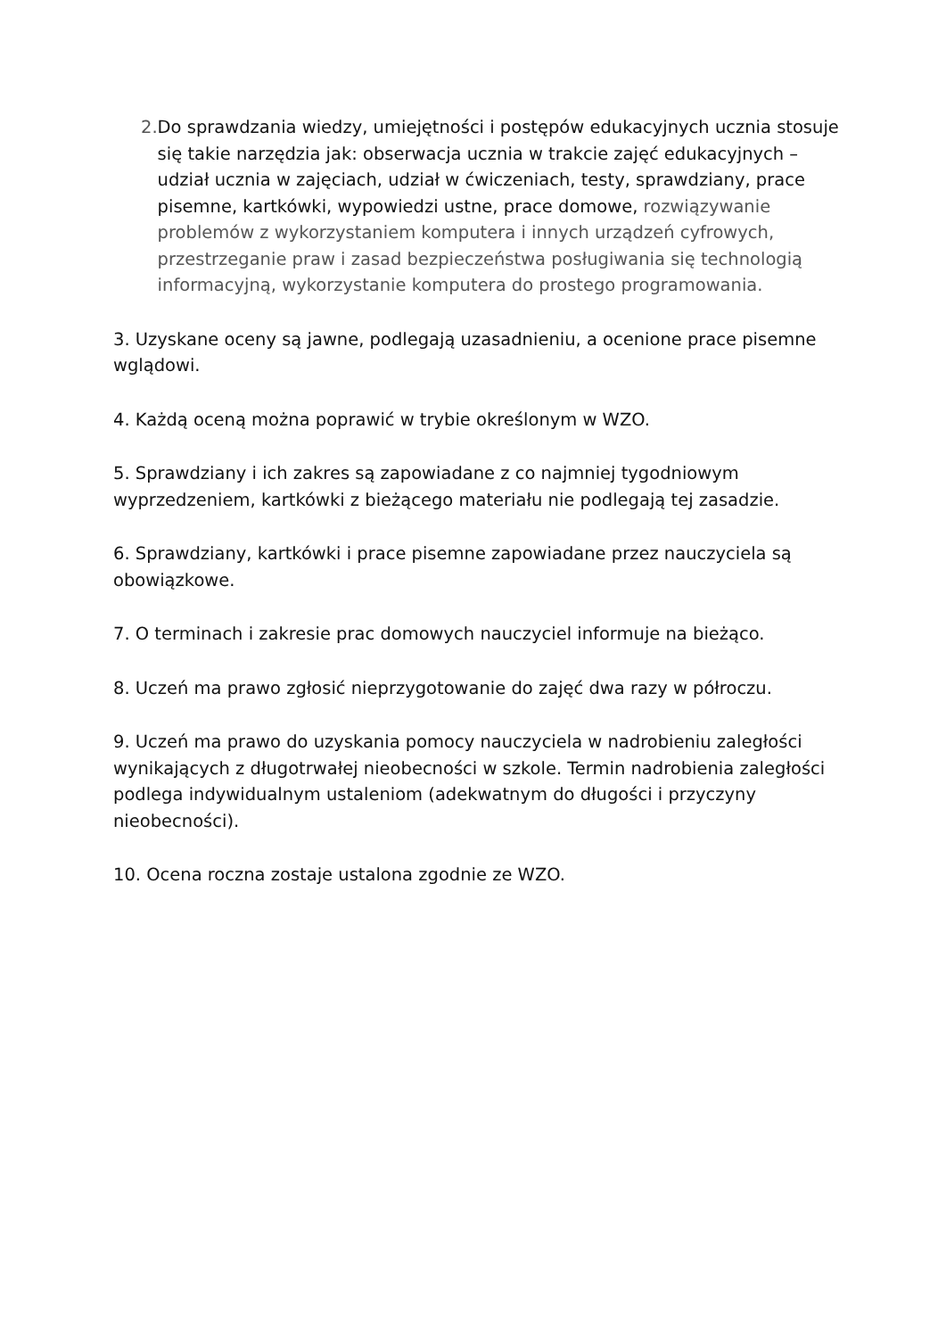2. Do sprawdzania wiedzy, umiejętności i postępów edukacyjnych ucznia stosuje się takie narzędzia jak: obserwacja ucznia w trakcie zajęć edukacyjnych – udział ucznia w zajęciach, udział w ćwiczeniach, testy, sprawdziany, prace pisemne, kartkówki, wypowiedzi ustne, prace domowe, rozwiązywanie problemów z wykorzystaniem komputera i innych urządzeń cyfrowych, przestrzeganie praw i zasad bezpieczeństwa posługiwania się technologią informacyjną, wykorzystanie komputera do prostego programowania.
3. Uzyskane oceny są jawne, podlegają uzasadnieniu, a ocenione prace pisemne wglądowi.
4. Każdą oceną można poprawić w trybie określonym w WZO.
5. Sprawdziany i ich zakres są zapowiadane z co najmniej tygodniowym wyprzedzeniem, kartkówki z bieżącego materiału nie podlegają tej zasadzie.
6. Sprawdziany, kartkówki i prace pisemne zapowiadane przez nauczyciela są obowiązkowe.
7. O terminach i zakresie prac domowych nauczyciel informuje na bieżąco.
8. Uczeń ma prawo zgłosić nieprzygotowanie do zajęć dwa razy w półroczu.
9. Uczeń ma prawo do uzyskania pomocy nauczyciela w nadrobieniu zaległości wynikających z długotrwałej nieobecności w szkole. Termin nadrobienia zaległości podlega indywidualnym ustaleniom (adekwatnym do długości i przyczyny nieobecności).
10. Ocena roczna zostaje ustalona zgodnie ze WZO.